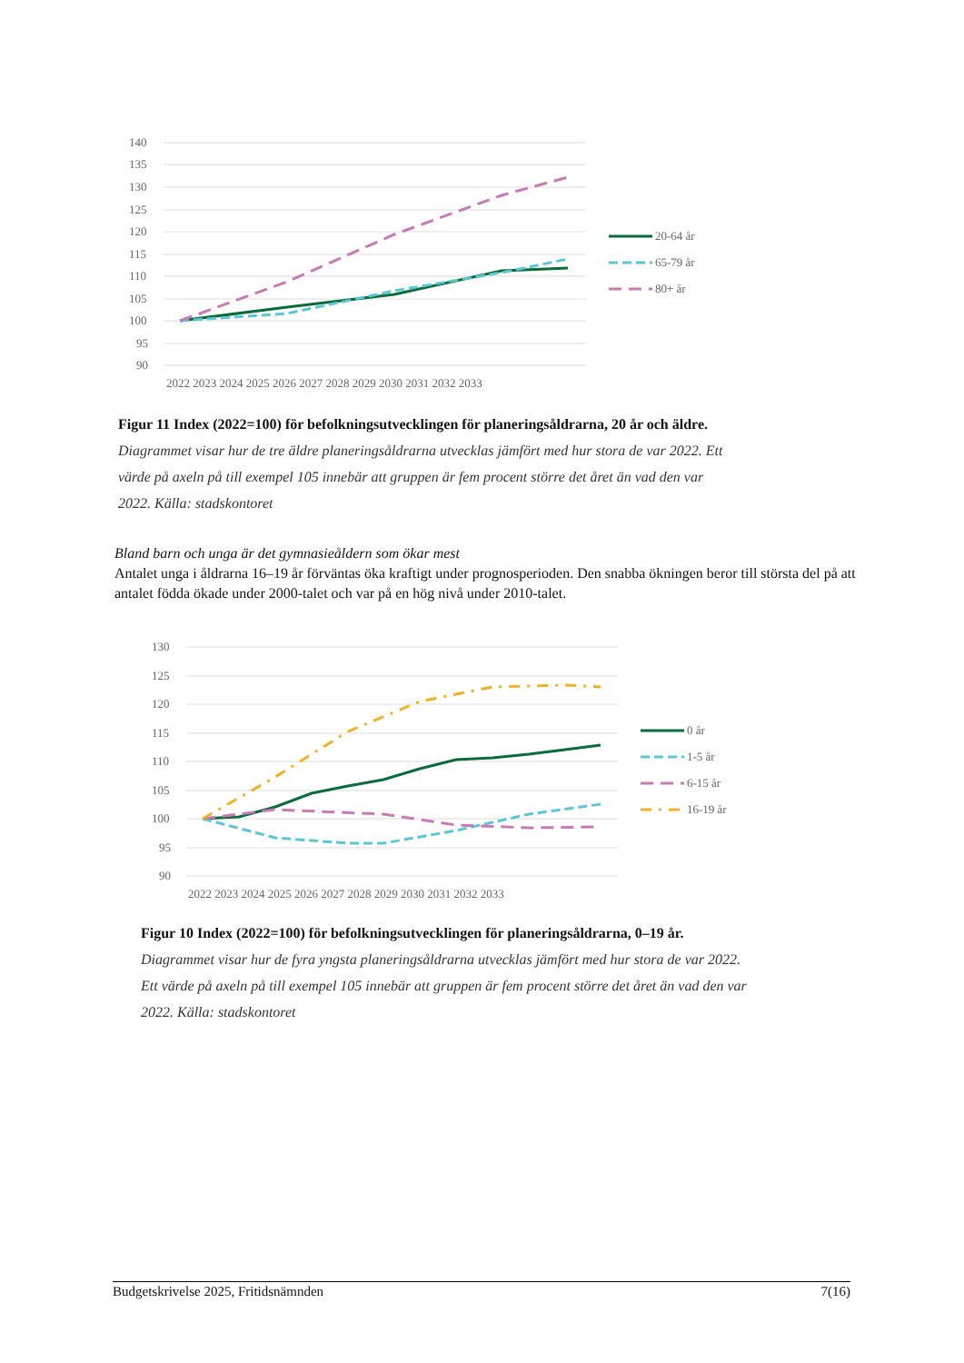140
135
130
125
120
115
110
105
100
95
90
2022 2023 2024 2025 2026 2027 2028 2029 2030 2031 2032 2033
20-64 år
65-79 år
80+ år
Figur 11 Index (2022=100) för befolkningsutvecklingen för planeringsåldrarna, 20 år och äldre. Diagrammet visar hur de tre äldre planeringsåldrarna utvecklas jämfört med hur stora de var 2022. Ett värde på axeln på till exempel 105 innebär att gruppen är fem procent större det året än vad den var 2022. Källa: stadskontoret
Bland barn och unga är det gymnasieåldern som ökar mest
Antalet unga i åldrarna 16–19 år förväntas öka kraftigt under prognosperioden. Den snabba ökningen beror till största del på att antalet födda ökade under 2000-talet och var på en hög nivå under 2010-talet.
130
125
120
115
110
105
100
95
90
2022 2023 2024 2025 2026 2027 2028 2029 2030 2031 2032 2033
0 år
1-5 år
6-15 år
16-19 år
Figur 10 Index (2022=100) för befolkningsutvecklingen för planeringsåldrarna, 0–19 år. Diagrammet visar hur de fyra yngsta planeringsåldrarna utvecklas jämfört med hur stora de var 2022. Ett värde på axeln på till exempel 105 innebär att gruppen är fem procent större det året än vad den var 2022. Källa: stadskontoret
Budgetskrivelse 2025, Fritidsnämnden 7(16)